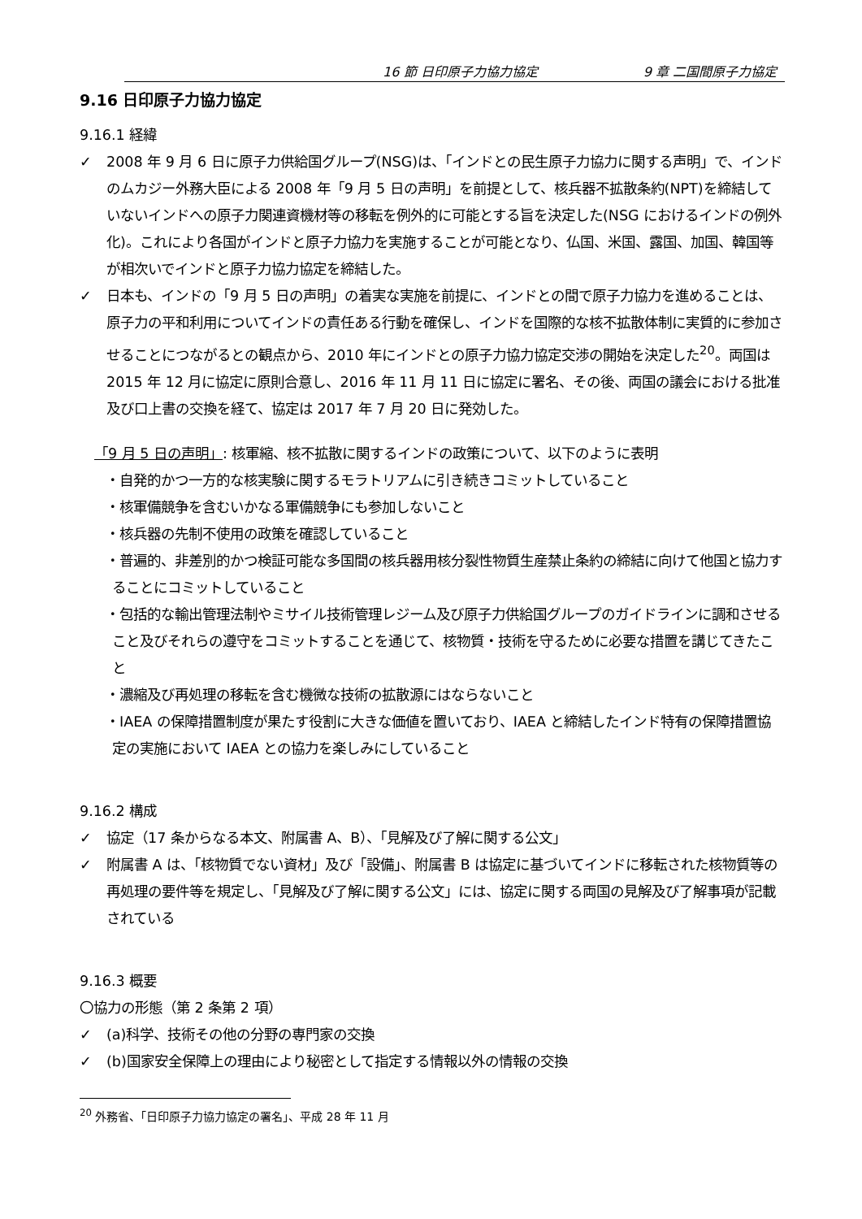16 節 日印原子力協力協定 9 章 二国間原子力協定
9.16 日印原子力協力協定
9.16.1 経緯
✓ 2008 年 9 月 6 日に原子力供給国グループ(NSG)は、「インドとの民生原子力協力に関する声明」で、インドのムカジー外務大臣による 2008 年「9 月 5 日の声明」を前提として、核兵器不拡散条約(NPT)を締結していないインドへの原子力関連資機材等の移転を例外的に可能とする旨を決定した(NSG におけるインドの例外化)。これにより各国がインドと原子力協力を実施することが可能となり、仏国、米国、露国、加国、韓国等が相次いでインドと原子力協力協定を締結した。
✓ 日本も、インドの「9 月 5 日の声明」の着実な実施を前提に、インドとの間で原子力協力を進めることは、原子力の平和利用についてインドの責任ある行動を確保し、インドを国際的な核不拡散体制に実質的に参加させることにつながるとの観点から、2010 年にインドとの原子力協力協定交渉の開始を決定した<sup>20</sup>。両国は 2015 年 12 月に協定に原則合意し、2016 年 11 月 11 日に協定に署名、その後、両国の議会における批准及び口上書の交換を経て、協定は 2017 年 7 月 20 日に発効した。
「9 月 5 日の声明」: 核軍縮、核不拡散に関するインドの政策について、以下のように表明
・自発的かつ一方的な核実験に関するモラトリアムに引き続きコミットしていること
・核軍備競争を含むいかなる軍備競争にも参加しないこと
・核兵器の先制不使用の政策を確認していること
・普遍的、非差別的かつ検証可能な多国間の核兵器用核分裂性物質生産禁止条約の締結に向けて他国と協力することにコミットしていること
・包括的な輸出管理法制やミサイル技術管理レジーム及び原子力供給国グループのガイドラインに調和させること及びそれらの遵守をコミットすることを通じて、核物質・技術を守るために必要な措置を講じてきたこと
・濃縮及び再処理の移転を含む機微な技術の拡散源にはならないこと
・IAEA の保障措置制度が果たす役割に大きな価値を置いており、IAEA と締結したインド特有の保障措置協定の実施において IAEA との協力を楽しみにしていること
9.16.2 構成
✓ 協定（17 条からなる本文、附属書 A、B）、「見解及び了解に関する公文」
✓ 附属書 A は、「核物質でない資材」及び「設備」、附属書 B は協定に基づいてインドに移転された核物質等の再処理の要件等を規定し、「見解及び了解に関する公文」には、協定に関する両国の見解及び了解事項が記載されている
9.16.3 概要
〇協力の形態（第 2 条第 2 項）
✓ (a)科学、技術その他の分野の専門家の交換
✓ (b)国家安全保障上の理由により秘密として指定する情報以外の情報の交換
<sup>20</sup> 外務省、「日印原子力協力協定の署名」、平成 28 年 11 月